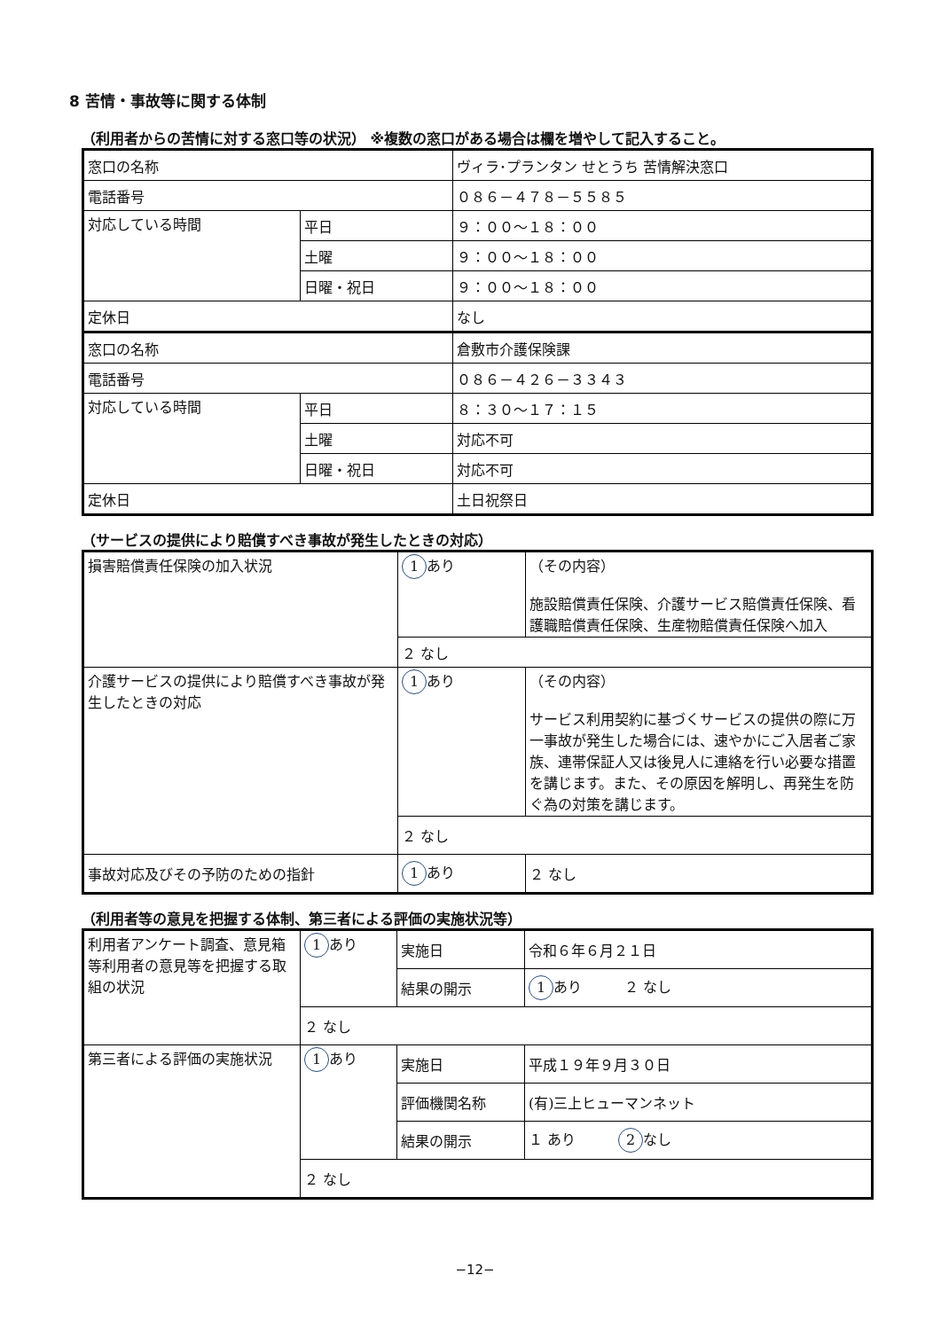8 苦情・事故等に関する体制
（利用者からの苦情に対する窓口等の状況） ※複数の窓口がある場合は欄を増やして記入すること。
| 窓口の名称 | | ヴィラ･プランタン せとうち 苦情解決窓口 |
| 電話番号 | | ０８６－４７８－５５８５ |
| 対応している時間 | 平日 | ９：００～１８：００ |
| | 土曜 | ９：００～１８：００ |
| | 日曜・祝日 | ９：００～１８：００ |
| 定休日 | | なし |
| 窓口の名称 | | 倉敷市介護保険課 |
| 電話番号 | | ０８６－４２６－３３４３ |
| 対応している時間 | 平日 | ８：３０～１７：１５ |
| | 土曜 | 対応不可 |
| | 日曜・祝日 | 対応不可 |
| 定休日 | | 土日祝祭日 |
（サービスの提供により賠償すべき事故が発生したときの対応）
| 損害賠償責任保険の加入状況 | 1 あり | （その内容） 施設賠償責任保険、介護サービス賠償責任保険、看護職賠償責任保険、生産物賠償責任保険へ加入 |
| | ２ なし | |
| 介護サービスの提供により賠償すべき事故が発生したときの対応 | 1 あり | （その内容） サービス利用契約に基づくサービスの提供の際に万一事故が発生した場合には、速やかにご入居者ご家族、連帯保証人又は後見人に連絡を行い必要な措置を講じます。また、その原因を解明し、再発生を防ぐ為の対策を講じます。 |
| | ２ なし | |
| 事故対応及びその予防のための指針 | 1 あり | ２ なし |
（利用者等の意見を把握する体制、第三者による評価の実施状況等）
| 利用者アンケート調査、意見箱等利用者の意見等を把握する取組の状況 | 1 あり | 実施日 | 令和６年６月２１日 |
| | | 結果の開示 | 1 あり ２ なし |
| | ２ なし | | |
| 第三者による評価の実施状況 | 1 あり | 実施日 | 平成１９年９月３０日 |
| | | 評価機関名称 | (有)三上ヒューマンネット |
| | | 結果の開示 | １ あり 2 なし |
| | ２ なし | | |
−12−